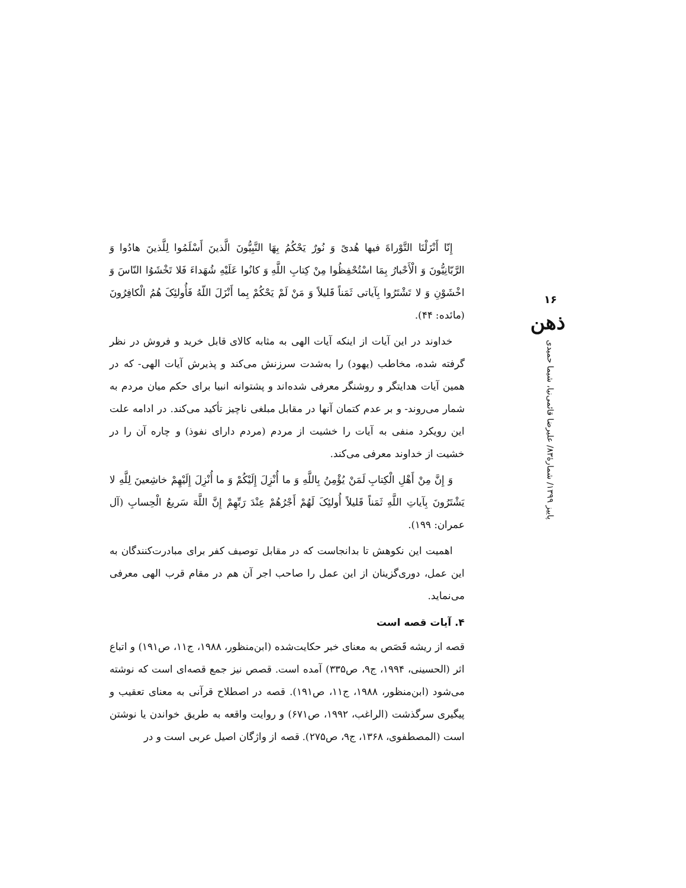إِنّا أَنْزَلْنَا التَّوْراةَ فيها هُدیً وَ نُورٌ يَحْكُمُ بِهَا النَّبِيُّونَ الَّذينَ أَسْلَمُوا لِلَّذينَ هادُوا وَ الرَّبّانِيُّونَ وَ الْأَحْبارُ بِمَا اسْتُحْفِظُوا مِنْ كِتابِ اللَّهِ وَ كانُوا عَلَيْهِ شُهَداءَ فَلا تَخْشَوُا النّاسَ وَ اخْشَوْنِ وَ لا تَشْتَرُوا بِآياتی ثَمَناً قَليلاً وَ مَنْ لَمْ يَحْكُمْ بِما أَنْزَلَ اللّهُ فَأُولئِکَ هُمُ الْكافِرُونَ (مائده: ۴۴).
خداوند در این آیات از اینکه آیات الهی به مثابه کالای قابل خرید و فروش در نظر گرفته شده، مخاطب (یهود) را به‌شدت سرزنش می‌کند و پذیرش آیات الهی- که در همین آیات هدایتگر و روشنگر معرفی شده‌اند و پشتوانه انبیا برای حکم میان مردم به شمار می‌روند- و بر عدم کتمان آنها در مقابل مبلغی ناچیز تأکید می‌کند. در ادامه علت این رویکرد منفی به آیات را خشیت از مردم (مردم دارای نفوذ) و چاره آن را در خشیت از خداوند معرفی می‌کند.
وَ إِنَّ مِنْ أَهْلِ الْكِتابِ لَمَنْ يُؤْمِنُ بِاللَّهِ وَ ما أُنْزِلَ إِلَيْكُمْ وَ ما أُنْزِلَ إِلَيْهِمْ خاشِعينَ لِلَّهِ لا يَشْتَرُونَ بِآياتِ اللَّهِ ثَمَناً قَليلاً أُولئِکَ لَهُمْ أَجْرُهُمْ عِنْدَ رَبِّهِمْ إِنَّ اللَّهَ سَريعُ الْحِسابِ (آل عمران: ۱۹۹).
اهمیت این نکوهش تا بدانجاست که در مقابل توصیف کفر برای مبادرت‌کنندگان به این عمل، دوری‌گزینان از این عمل را صاحب اجر آن هم در مقام قرب الهی معرفی می‌نماید.
۴. آیات قصه است
قصه از ریشه قَصَص به معنای خبر حکایت‌شده (ابن‌منظور، ۱۹۸۸، ج۱۱، ص۱۹۱) و اتباع اثر (الحسینی، ۱۹۹۴، ج۹، ص۳۳۵) آمده است. قصص نیز جمع قصه‌ای است که نوشته می‌شود (ابن‌منظور، ۱۹۸۸، ج۱۱، ص۱۹۱). قصه در اصطلاح قرآنی به معنای تعقیب و پیگیری سرگذشت (الراغب، ۱۹۹۲، ص۶۷۱) و روایت واقعه به طریق خواندن یا نوشتن است (المصطفوی، ۱۳۶۸، ج۹، ص۲۷۵). قصه از واژگان اصیل عربی است و در
۱۶
ذهن
پاییز ۱۳۹۹/ شمارهٔ۸۳/ علیرضا قائمی‌نیا، شیما حمیدی